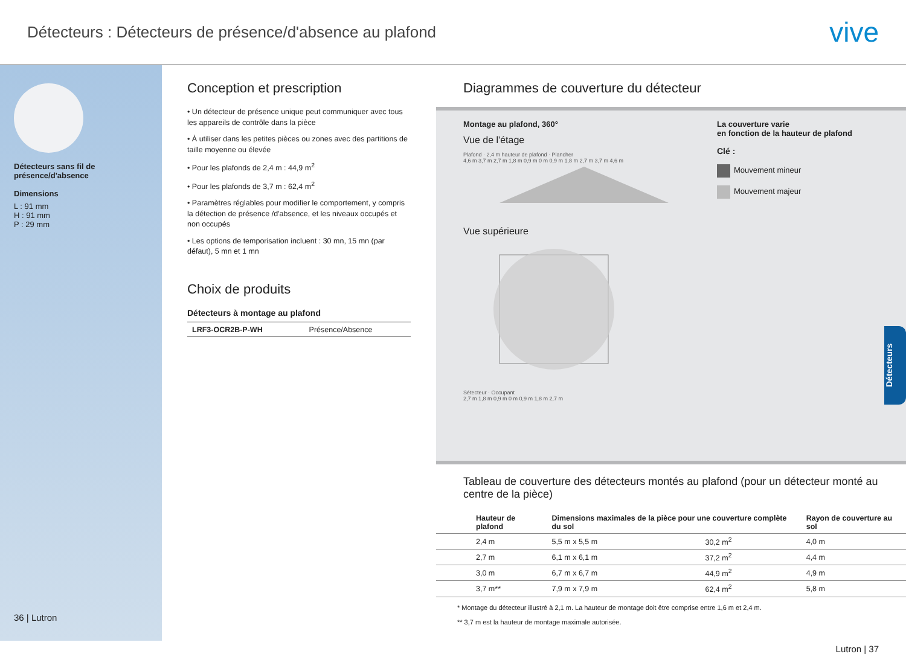Détecteurs : Détecteurs de présence/d'absence au plafond
vive
Détecteurs sans fil de présence/d'absence
Dimensions
L : 91 mm
H : 91 mm
P : 29 mm
36 | Lutron
Conception et prescription
• Un détecteur de présence unique peut communiquer avec tous les appareils de contrôle dans la pièce
• À utiliser dans les petites pièces ou zones avec des partitions de taille moyenne ou élevée
• Pour les plafonds de 2,4 m : 44,9 m<sup>2</sup>
• Pour les plafonds de 3,7 m : 62,4 m<sup>2</sup>
• Paramètres réglables pour modifier le comportement, y compris la détection de présence /d'absence, et les niveaux occupés et non occupés
• Les options de temporisation incluent : 30 mn, 15 mn (par défaut), 5 mn et 1 mn
Choix de produits
Détecteurs à montage au plafond
| LRF3-OCR2B-P-WH | Présence/Absence |
Diagrammes de couverture du détecteur
Montage au plafond, 360°
Vue de l'étage
Plafond · 2,4 m hauteur de plafond · Plancher
4,6 m 3,7 m 2,7 m 1,8 m 0,9 m 0 m 0,9 m 1,8 m 2,7 m 3,7 m 4,6 m
Vue supérieure
Sétecteur · Occupant
2,7 m 1,8 m 0,9 m 0 m 0,9 m 1,8 m 2,7 m
La couverture varie
en fonction de la hauteur de plafond
Clé :
Mouvement mineur
Mouvement majeur
Tableau de couverture des détecteurs montés au plafond (pour un détecteur monté au centre de la pièce)
| Hauteur de plafond | Dimensions maximales de la pièce pour une couverture complète du sol | | Rayon de couverture au sol |
| --- | --- | --- | --- |
| 2,4 m | 5,5 m x 5,5 m | 30,2 m<sup>2</sup> | 4,0 m |
| 2,7 m | 6,1 m x 6,1 m | 37,2 m<sup>2</sup> | 4,4 m |
| 3,0 m | 6,7 m x 6,7 m | 44,9 m<sup>2</sup> | 4,9 m |
| 3,7 m** | 7,9 m x 7,9 m | 62,4 m<sup>2</sup> | 5,8 m |
* Montage du détecteur illustré à 2,1 m. La hauteur de montage doit être comprise entre 1,6 m et 2,4 m.
** 3,7 m est la hauteur de montage maximale autorisée.
Lutron | 37
Détecteurs